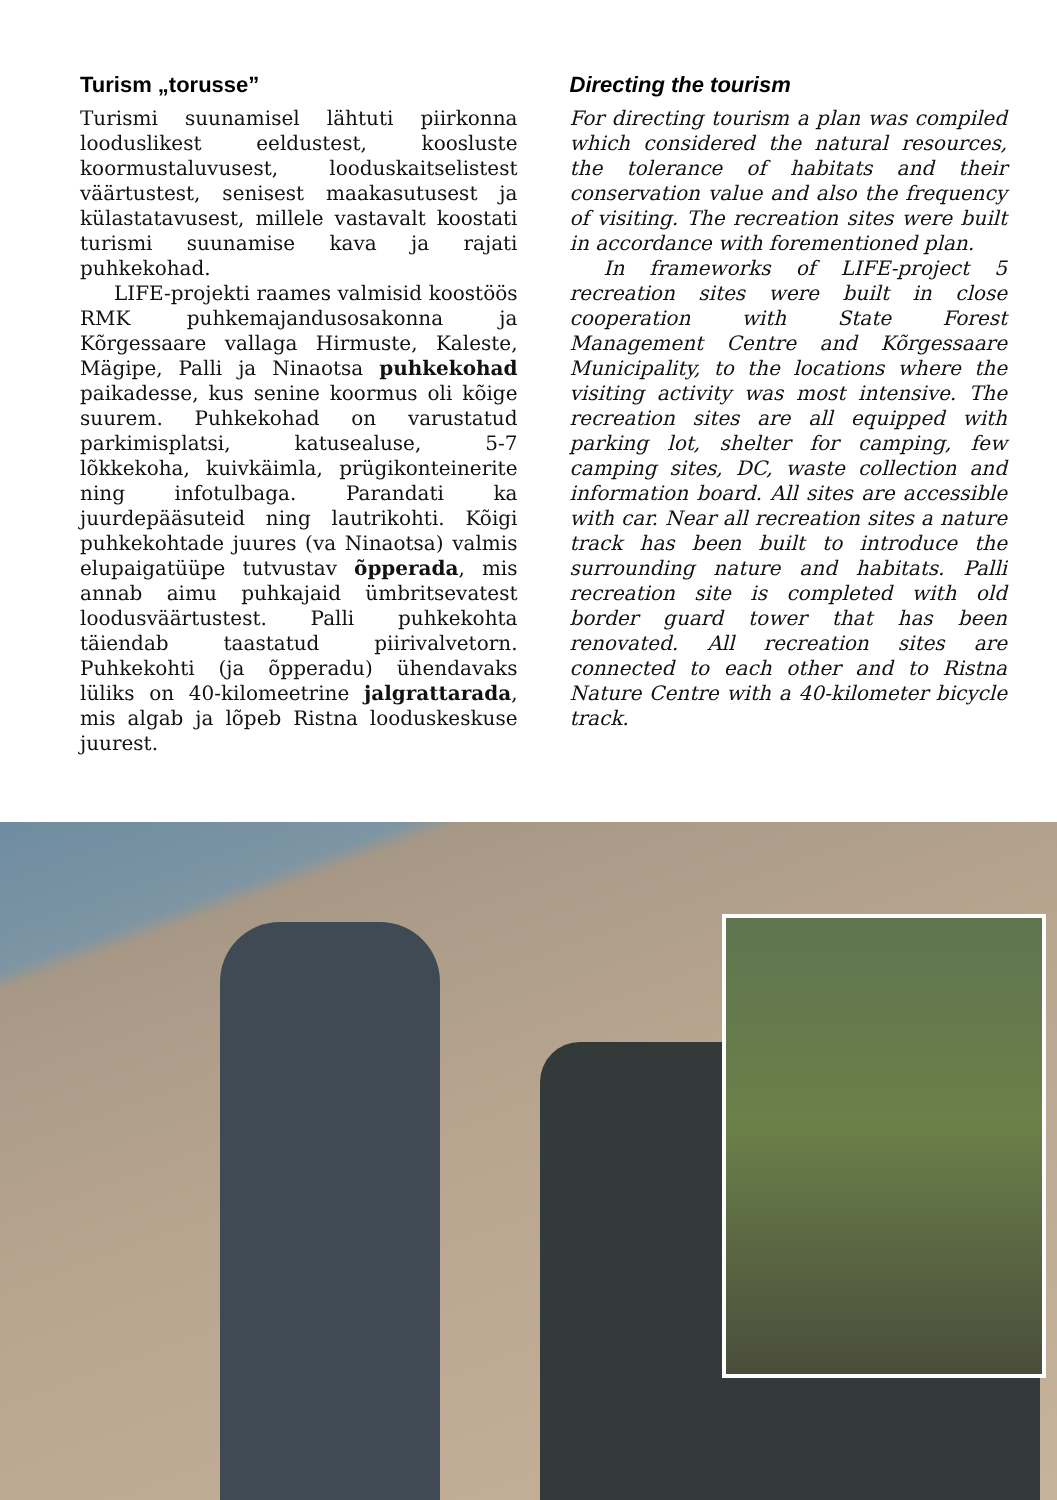Turism „torusse”
Turismi suunamisel lähtuti piirkonna looduslikest eeldustest, koosluste koormustaluvusest, looduskaitselistest väärtustest, senisest maakasutusest ja külastatavusest, millele vastavalt koostati turismi suunamise kava ja rajati puhkekohad.
LIFE-projekti raames valmisid koostöös RMK puhkemajandusosakonna ja Kõrgessaare vallaga Hirmuste, Kaleste, Mägipe, Palli ja Ninaotsa puhkekohad paikadesse, kus senine koormus oli kõige suurem. Puhkekohad on varustatud parkimisplatsi, katusealuse, 5-7 lõkkekoha, kuivkäimla, prügikonteinerite ning infotulbaga. Parandati ka juurdepääsuteid ning lautrikohti. Kõigi puhkekohtade juures (va Ninaotsa) valmis elupaigatüüpe tutvustav õpperada, mis annab aimu puhkajaid ümbritsevatest loodusväärtustest. Palli puhkekohta täiendab taastatud piirivalvetorn. Puhkekohti (ja õpperadu) ühendavaks lüliks on 40-kilomeetrine jalgrattarada, mis algab ja lõpeb Ristna looduskeskuse juurest.
Directing the tourism
For directing tourism a plan was compiled which considered the natural resources, the tolerance of habitats and their conservation value and also the frequency of visiting. The recreation sites were built in accordance with forementioned plan.
In frameworks of LIFE-project 5 recreation sites were built in close cooperation with State Forest Management Centre and Kõrgessaare Municipality, to the locations where the visiting activity was most intensive. The recreation sites are all equipped with parking lot, shelter for camping, few camping sites, DC, waste collection and information board. All sites are accessible with car. Near all recreation sites a nature track has been built to introduce the surrounding nature and habitats. Palli recreation site is completed with old border guard tower that has been renovated. All recreation sites are connected to each other and to Ristna Nature Centre with a 40-kilometer bicycle track.